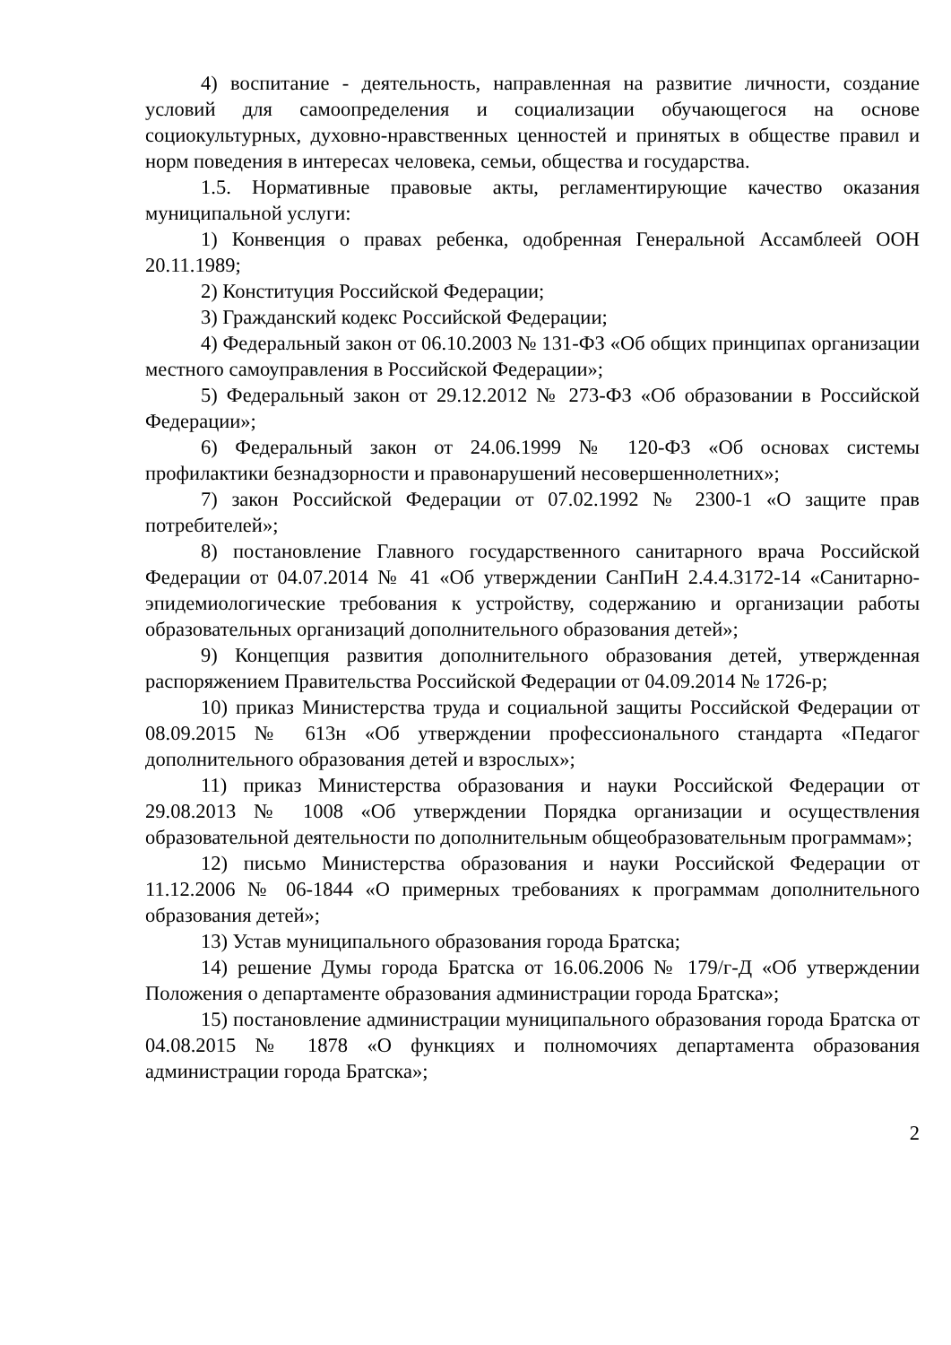4) воспитание - деятельность, направленная на развитие личности, создание условий для самоопределения и социализации обучающегося на основе социокультурных, духовно-нравственных ценностей и принятых в обществе правил и норм поведения в интересах человека, семьи, общества и государства.
1.5. Нормативные правовые акты, регламентирующие качество оказания муниципальной услуги:
1) Конвенция о правах ребенка, одобренная Генеральной Ассамблеей ООН 20.11.1989;
2) Конституция Российской Федерации;
3) Гражданский кодекс Российской Федерации;
4) Федеральный закон от 06.10.2003 № 131-ФЗ «Об общих принципах организации местного самоуправления в Российской Федерации»;
5) Федеральный закон от 29.12.2012 № 273-ФЗ «Об образовании в Российской Федерации»;
6) Федеральный закон от 24.06.1999 № 120-ФЗ «Об основах системы профилактики безнадзорности и правонарушений несовершеннолетних»;
7) закон Российской Федерации от 07.02.1992 № 2300-1 «О защите прав потребителей»;
8) постановление Главного государственного санитарного врача Российской Федерации от 04.07.2014 № 41 «Об утверждении СанПиН 2.4.4.3172-14 «Санитарно-эпидемиологические требования к устройству, содержанию и организации работы образовательных организаций дополнительного образования детей»;
9) Концепция развития дополнительного образования детей, утвержденная распоряжением Правительства Российской Федерации от 04.09.2014 № 1726-р;
10) приказ Министерства труда и социальной защиты Российской Федерации от 08.09.2015 № 613н «Об утверждении профессионального стандарта «Педагог дополнительного образования детей и взрослых»;
11) приказ Министерства образования и науки Российской Федерации от 29.08.2013 № 1008 «Об утверждении Порядка организации и осуществления образовательной деятельности по дополнительным общеобразовательным программам»;
12) письмо Министерства образования и науки Российской Федерации от 11.12.2006 № 06-1844 «О примерных требованиях к программам дополнительного образования детей»;
13) Устав муниципального образования города Братска;
14) решение Думы города Братска от 16.06.2006 № 179/г-Д «Об утверждении Положения о департаменте образования администрации города Братска»;
15) постановление администрации муниципального образования города Братска от 04.08.2015 № 1878 «О функциях и полномочиях департамента образования администрации города Братска»;
2